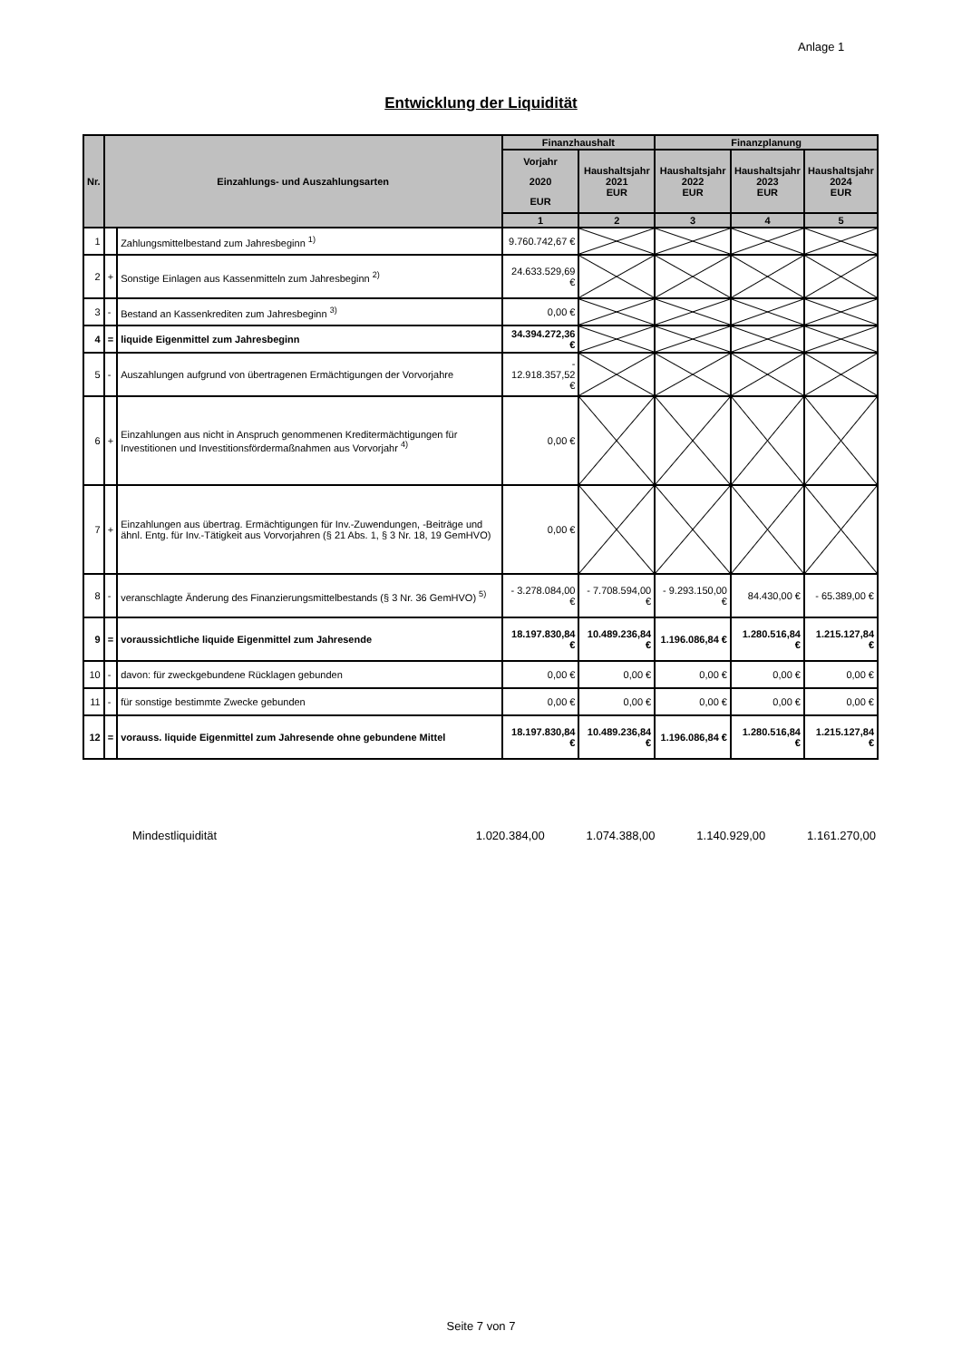Anlage 1
Entwicklung der Liquidität
| Nr. | Einzahlungs- und Auszahlungsarten | | Finanzhaushalt | | Finanzplanung | | |
| --- | --- | --- | --- | --- | --- | --- | --- |
| | | | Vorjahr 2020 EUR | Haushaltsjahr 2021 EUR | Haushaltsjahr 2022 EUR | Haushaltsjahr 2023 EUR | Haushaltsjahr 2024 EUR |
| | | | 1 | 2 | 3 | 4 | 5 |
| 1 | | Zahlungsmittelbestand zum Jahresbeginn <sup>1)</sup> | 9.760.742,67 € | | | | |
| 2 | + | Sonstige Einlagen aus Kassenmitteln zum Jahresbeginn <sup>2)</sup> | 24.633.529,69 € | | | | |
| 3 | - | Bestand an Kassenkrediten zum Jahresbeginn <sup>3)</sup> | 0,00 € | | | | |
| 4 | = | liquide Eigenmittel zum Jahresbeginn | 34.394.272,36 € | | | | |
| 5 | - | Auszahlungen aufgrund von übertragenen Ermächtigungen der Vorvorjahre | - 12.918.357,52 € | | | | |
| 6 | + | Einzahlungen aus nicht in Anspruch genommenen Kreditermächtigungen für Investitionen und Investitionsfördermaßnahmen aus Vorvorjahr <sup>4)</sup> | 0,00 € | | | | |
| 7 | + | Einzahlungen aus übertrag. Ermächtigungen für Inv.-Zuwendungen, -Beiträge und ähnl. Entg. für Inv.-Tätigkeit aus Vorvorjahren (§ 21 Abs. 1, § 3 Nr. 18, 19 GemHVO) | 0,00 € | | | | |
| 8 | - | veranschlagte Änderung des Finanzierungsmittelbestands (§ 3 Nr. 36 GemHVO) <sup>5)</sup> | - 3.278.084,00 € | - 7.708.594,00 € | - 9.293.150,00 € | 84.430,00 € | - 65.389,00 € |
| 9 | = | voraussichtliche liquide Eigenmittel zum Jahresende | 18.197.830,84 € | 10.489.236,84 € | 1.196.086,84 € | 1.280.516,84 € | 1.215.127,84 € |
| 10 | - | davon: für zweckgebundene Rücklagen gebunden | 0,00 € | 0,00 € | 0,00 € | 0,00 € | 0,00 € |
| 11 | - | für sonstige bestimmte Zwecke gebunden | 0,00 € | 0,00 € | 0,00 € | 0,00 € | 0,00 € |
| 12 | = | vorauss. liquide Eigenmittel zum Jahresende ohne gebundene Mittel | 18.197.830,84 € | 10.489.236,84 € | 1.196.086,84 € | 1.280.516,84 € | 1.215.127,84 € |
Mindestliquidität 1.020.384,00 1.074.388,00 1.140.929,00 1.161.270,00
Seite 7 von 7